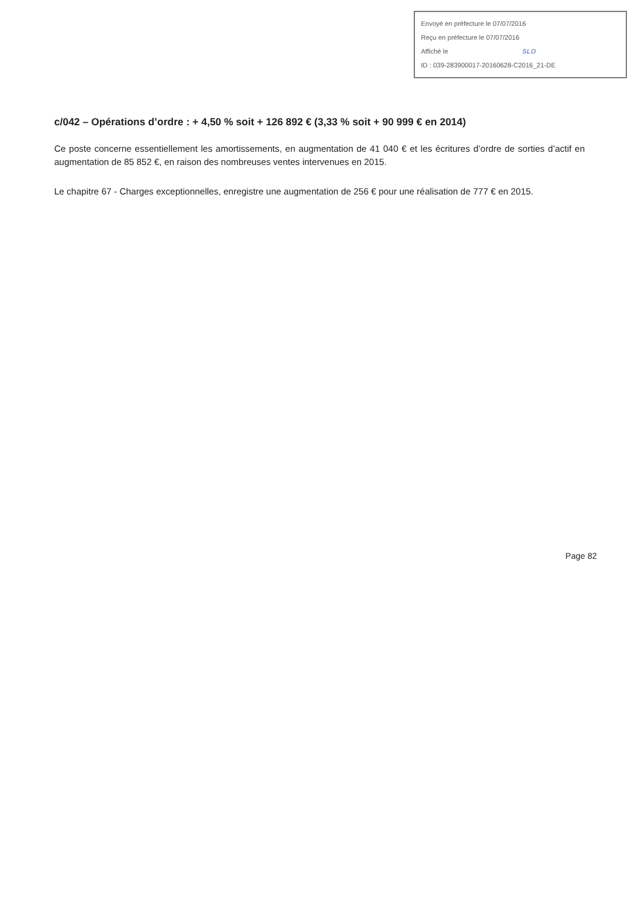Envoyé en préfecture le 07/07/2016
Reçu en préfecture le 07/07/2016
Affiché le SLO
ID : 039-283900017-20160628-C2016_21-DE
c/042 – Opérations d’ordre : + 4,50 % soit + 126 892 € (3,33 % soit + 90 999 € en 2014)
Ce poste concerne essentiellement les amortissements, en augmentation de 41 040 € et les écritures d’ordre de sorties d’actif en augmentation de 85 852 €, en raison des nombreuses ventes intervenues en 2015.
Le chapitre 67 - Charges exceptionnelles, enregistre une augmentation de 256 € pour une réalisation de 777 € en 2015.
Page 82